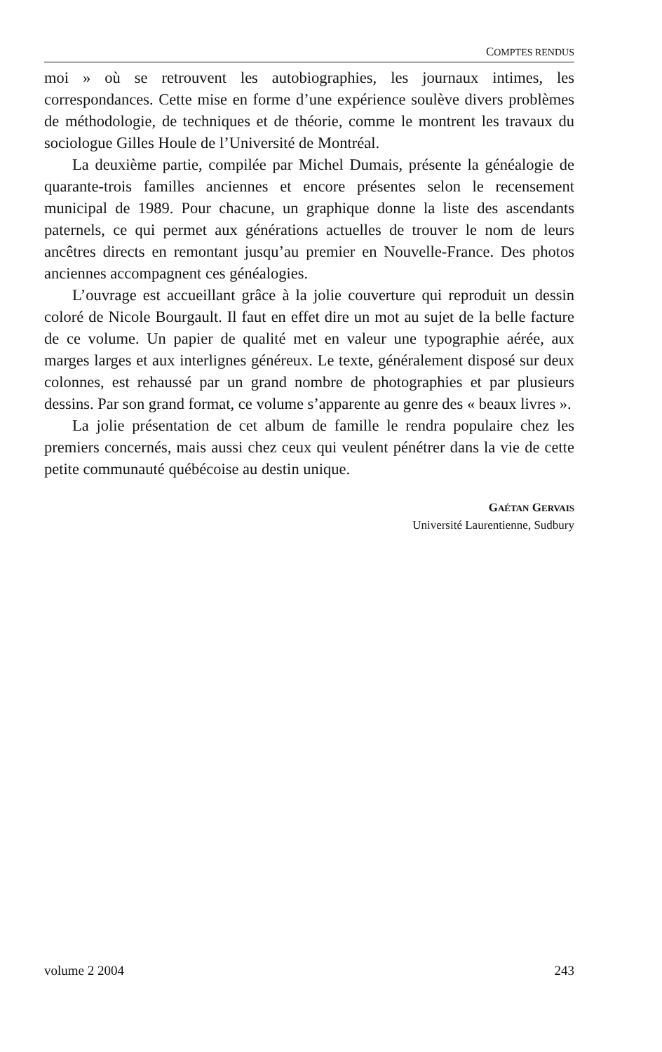COMPTES RENDUS
moi » où se retrouvent les autobiographies, les journaux intimes, les correspondances. Cette mise en forme d’une expérience soulève divers problèmes de méthodologie, de techniques et de théorie, comme le montrent les travaux du sociologue Gilles Houle de l’Université de Montréal.
La deuxième partie, compilée par Michel Dumais, présente la généalogie de quarante-trois familles anciennes et encore présentes selon le recensement municipal de 1989. Pour chacune, un graphique donne la liste des ascendants paternels, ce qui permet aux générations actuelles de trouver le nom de leurs ancêtres directs en remontant jusqu’au premier en Nouvelle-France. Des photos anciennes accompagnent ces généalogies.
L’ouvrage est accueillant grâce à la jolie couverture qui reproduit un dessin coloré de Nicole Bourgault. Il faut en effet dire un mot au sujet de la belle facture de ce volume. Un papier de qualité met en valeur une typographie aérée, aux marges larges et aux interlignes généreux. Le texte, généralement disposé sur deux colonnes, est rehaussé par un grand nombre de photographies et par plusieurs dessins. Par son grand format, ce volume s’apparente au genre des « beaux livres ».
La jolie présentation de cet album de famille le rendra populaire chez les premiers concernés, mais aussi chez ceux qui veulent pénétrer dans la vie de cette petite communauté québécoise au destin unique.
GAÉTAN GERVAIS
Université Laurentienne, Sudbury
volume 2 2004 243